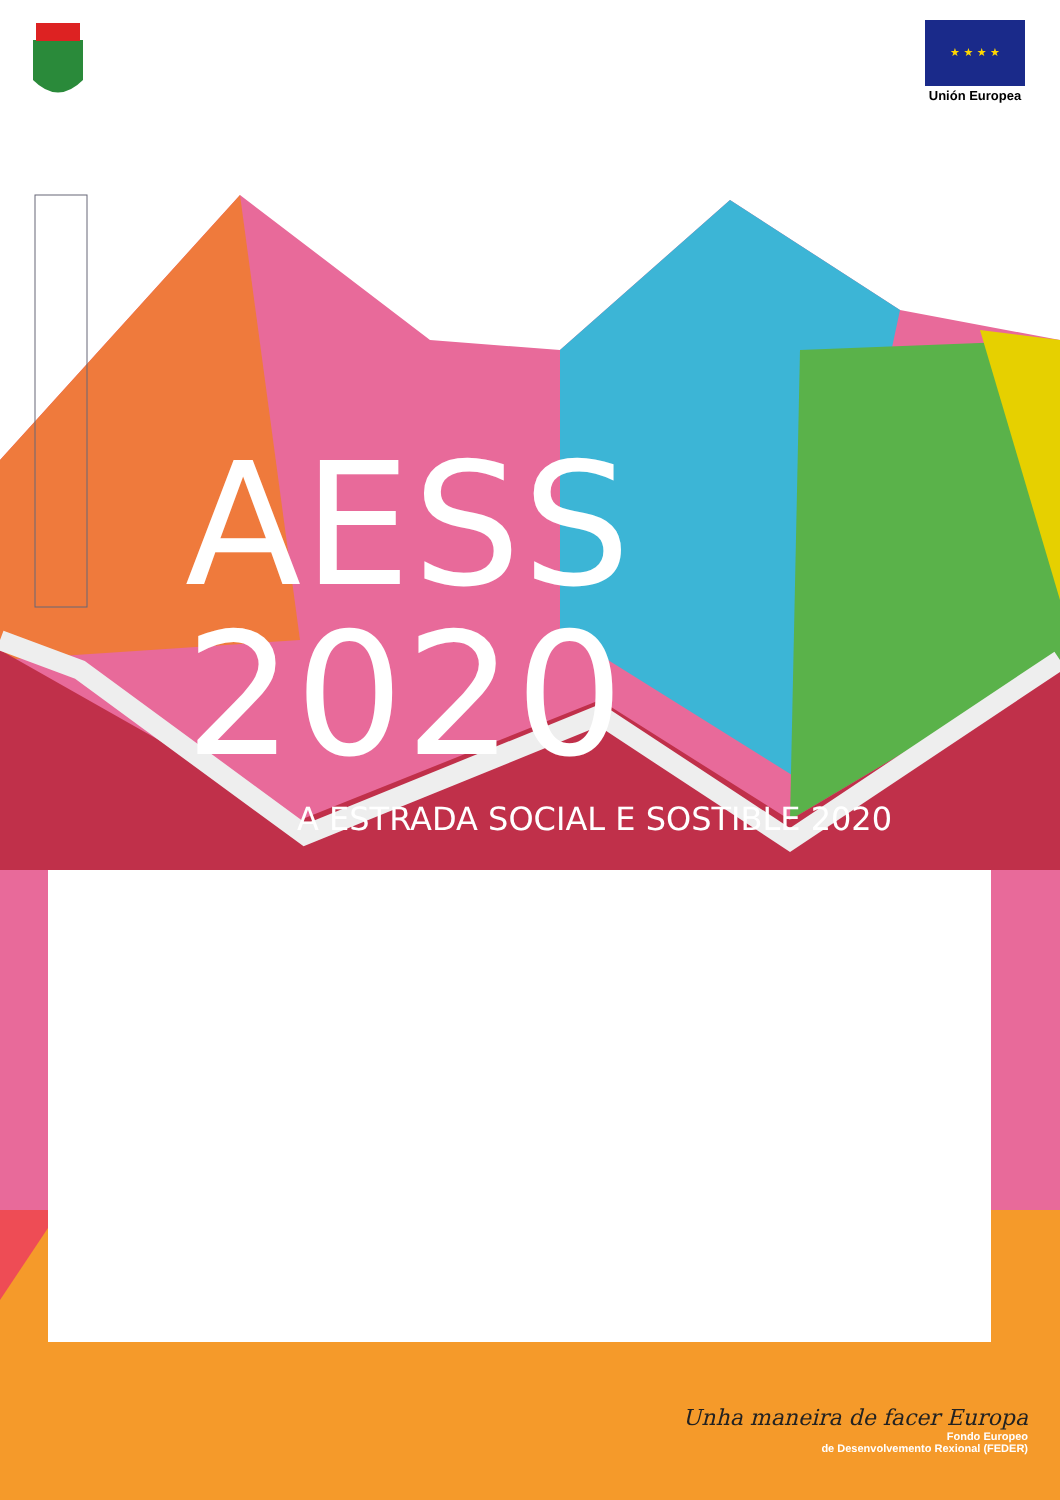★ ★ ★ ★
Unión Europea
AESS 2020
A ESTRADA SOCIAL E SOSTIBLE 2020
Unha maneira de facer Europa
Fondo Europeo
de Desenvolvemento Rexional (FEDER)